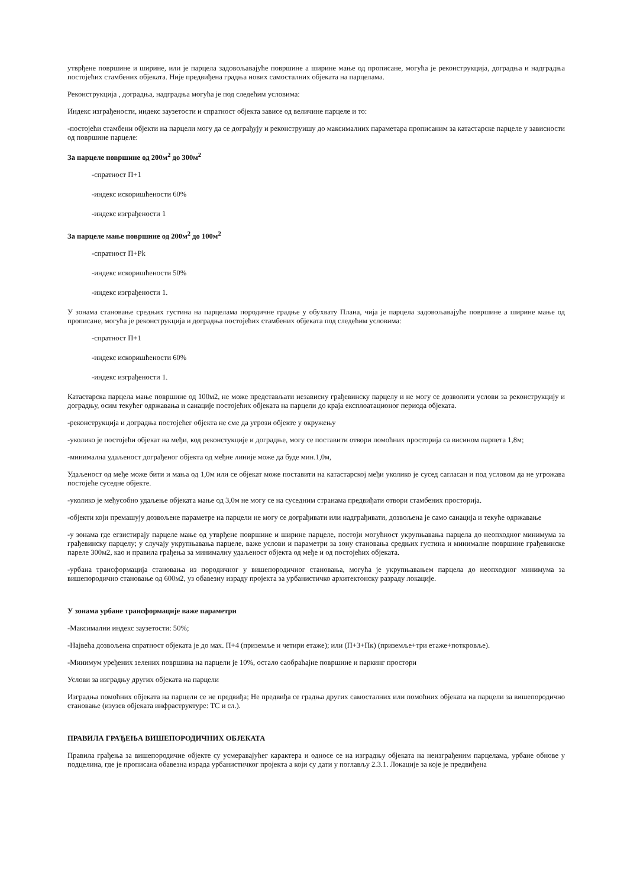утврђене површине и ширине, или је парцела задовољавајуће површине а ширине мање од прописане, могућа је реконструкција, доградња и надградња постојећих стамбених објеката. Није предвиђена градња нових самосталних објеката на парцелама.
Реконструкција , доградња, надградња могућа је под следећим условима:
Индекс изграђености, индекс заузетости и спратност објекта зависе од величине парцеле и то:
-постојећи стамбени објекти на парцели могу да се дограђују и реконструишу до максималних параметара прописаним за катастарске парцеле у зависности од површине парцеле:
За парцеле површине од 200м<sup>2</sup> до 300м<sup>2</sup>
-спратност П+1
-индекс искоришћености 60%
-индекс изграђености 1
За парцеле мање површине од 200м<sup>2</sup> до 100м<sup>2</sup>
-спратност П+Pk
-индекс искоришћености 50%
-индекс изграђености 1.
У зонама становање средњих густина на парцелама породичне градње у обухвату Плана, чија је парцела задовољавајуће површине а ширине мање од прописане, могућа је реконструкција и доградња постојећих стамбених објеката под следећим условима:
-спратност П+1
-индекс искоришћености 60%
-индекс изграђености 1.
Катастарска парцела мање површине од 100м2, не може представљати независну грађевинску парцелу и не могу се дозволити услови за реконструкцију и доградњу, осим текућег одржавања и санације постојећих објеката на парцели до краја експлоатационог периода објеката.
-реконструкција и доградња постојећег објекта не сме да угрози објекте у окружењу
-уколико је постојећи објекат на међи, код реконстукције и доградње, могу се поставити отвори помоћних просторија са висином парпета 1,8м;
-минимална удаљеност дограђеног објекта од међне линије може да буде мин.1,0м,
Удаљеност од међе може бити и мања од 1,0м или се објекат може поставити на катастарској међи уколико је сусед сагласан и под условом да не угрожава постојеће суседне објекте.
-уколико је међусобно удаљење објеката мање од 3,0м не могу се на суседним странама предвиђати отвори стамбених просторија.
-објекти који премашују дозвољене параметре на парцели не могу се дограђивати или надграђивати, дозвољена је само санација и текуће одржавање
-у зонама где егзистирају парцеле мање од утврђене површине и ширине парцеле, постоји могућност укрупњавања парцела до неопходног минимума за грађевинску парцелу; у случају укрупњавања парцеле, важе услови и параметри за зону становања средњих густина и минималне површине грађевинске пареле 300м2, као и правила грађења за минималну удаљеност објекта од међе и од постојећих објеката.
-урбана трансформација становања из породичног у вишепородичног становања, могућа је укрупњавањем парцела до неопходног минимума за вишепородично становање од 600м2, уз обавезну израду пројекта за урбанистичко архитектонску разраду локације.
У зонама урбане трансформације важе параметри
-Максимални индекс заузетости: 50%;
-Највећа дозвољена спратност објеката је до мах. П+4 (приземље и четири етаже); или (П+3+Пк) (приземље+три етаже+поткровље).
-Минимум уређених зелених површина на парцели је 10%, остало саобраћајне површине и паркинг простори
Услови за изградњу других објеката на парцели
Изградња помоћних објеката на парцели се не предвиђа; Не предвиђа се градња других самосталних или помоћних објеката на парцели за вишепородично становање (изузев објеката инфраструктуре: ТС и сл.).
ПРАВИЛА ГРАЂЕЊА ВИШЕПОРОДИЧНИХ ОБЈЕКАТА
Правила грађења за вишепородичне објекте су усмеравајућег карактера и односе се на изградњу објеката на неизграђеним парцелама, урбане обнове у подцелина, где је прописана обавезна израда урбанистичког пројекта а који су дати у поглављу 2.3.1. Локације за које је предвиђена